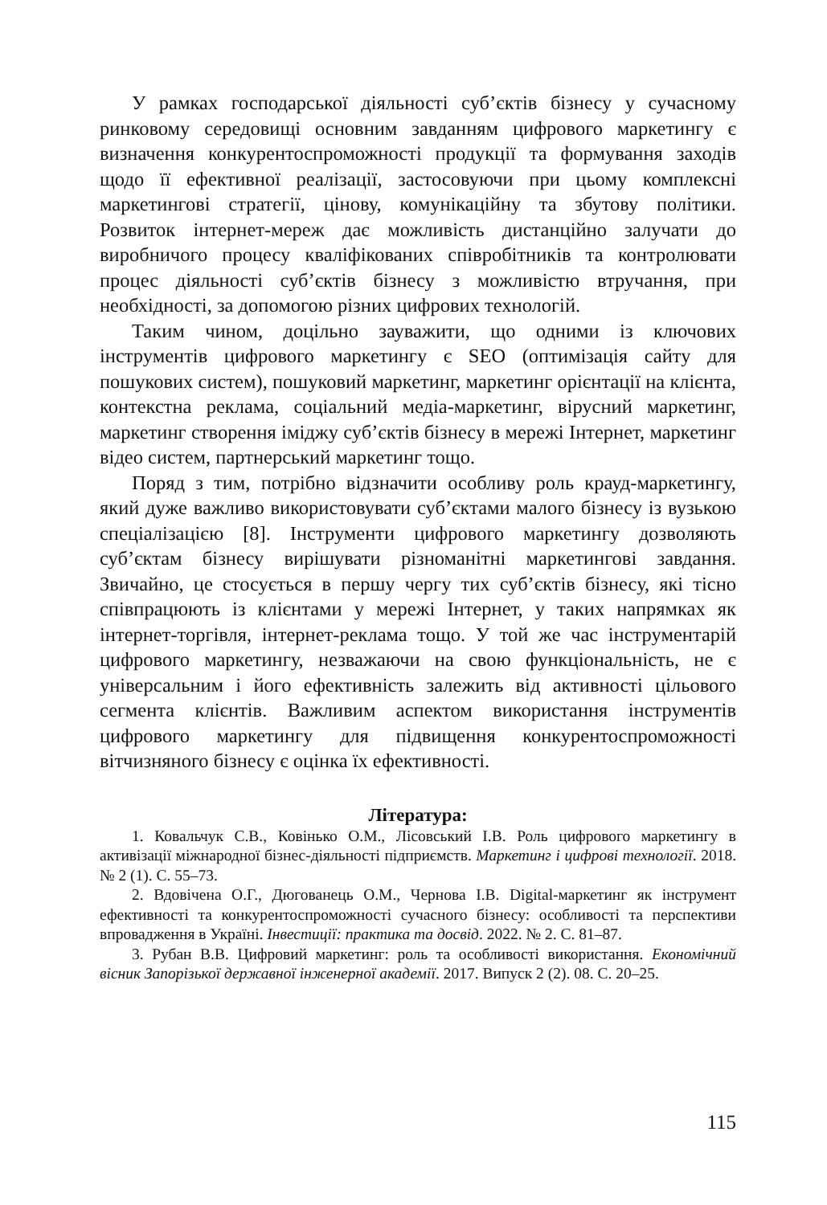У рамках господарської діяльності суб’єктів бізнесу у сучасному ринковому середовищі основним завданням цифрового маркетингу є визначення конкурентоспроможності продукції та формування заходів щодо її ефективної реалізації, застосовуючи при цьому комплексні маркетингові стратегії, цінову, комунікаційну та збутову політики. Розвиток інтернет-мереж дає можливість дистанційно залучати до виробничого процесу кваліфікованих співробітників та контролювати процес діяльності суб’єктів бізнесу з можливістю втручання, при необхідності, за допомогою різних цифрових технологій.
Таким чином, доцільно зауважити, що одними із ключових інструментів цифрового маркетингу є SEO (оптимізація сайту для пошукових систем), пошуковий маркетинг, маркетинг орієнтації на клієнта, контекстна реклама, соціальний медіа-маркетинг, вірусний маркетинг, маркетинг створення іміджу суб’єктів бізнесу в мережі Інтернет, маркетинг відео систем, партнерський маркетинг тощо.
Поряд з тим, потрібно відзначити особливу роль крауд-маркетингу, який дуже важливо використовувати суб’єктами малого бізнесу із вузькою спеціалізацією [8]. Інструменти цифрового маркетингу дозволяють суб’єктам бізнесу вирішувати різноманітні маркетингові завдання. Звичайно, це стосується в першу чергу тих суб’єктів бізнесу, які тісно співпрацюють із клієнтами у мережі Інтернет, у таких напрямках як інтернет-торгівля, інтернет-реклама тощо. У той же час інструментарій цифрового маркетингу, незважаючи на свою функціональність, не є універсальним і його ефективність залежить від активності цільового сегмента клієнтів. Важливим аспектом використання інструментів цифрового маркетингу для підвищення конкурентоспроможності вітчизняного бізнесу є оцінка їх ефективності.
Література:
1. Ковальчук С.В., Ковінько О.М., Лісовський І.В. Роль цифрового маркетингу в активізації міжнародної бізнес-діяльності підприємств. Маркетинг і цифрові технології. 2018. № 2 (1). С. 55–73.
2. Вдовічена О.Г., Дюгованець О.М., Чернова І.В. Digital-маркетинг як інструмент ефективності та конкурентоспроможності сучасного бізнесу: особливості та перспективи впровадження в Україні. Інвестиції: практика та досвід. 2022. № 2. С. 81–87.
3. Рубан В.В. Цифровий маркетинг: роль та особливості використання. Економічний вісник Запорізької державної інженерної академії. 2017. Випуск 2 (2). 08. С. 20–25.
115